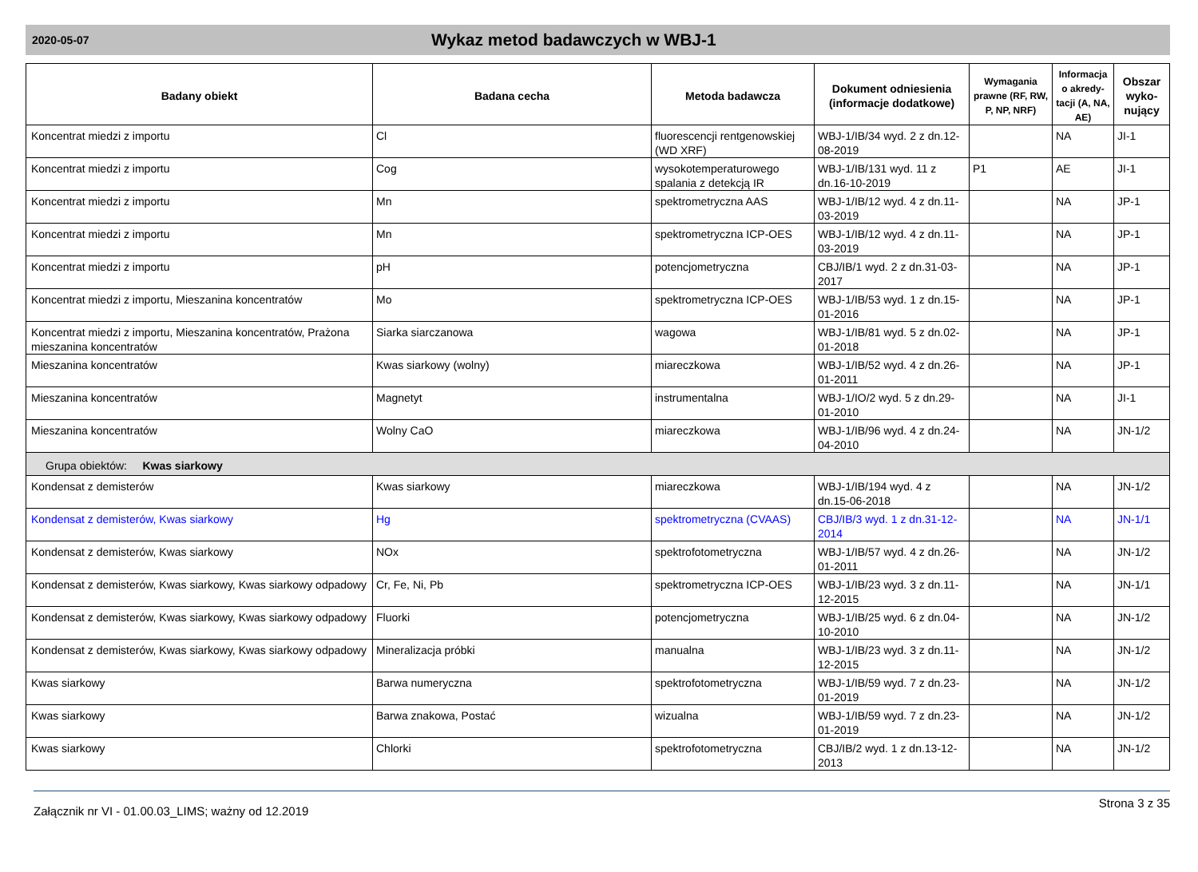2020-05-07
Wykaz metod badawczych w WBJ-1
| Badany obiekt | Badana cecha | Metoda badawcza | Dokument odniesienia (informacje dodatkowe) | Wymagania prawne (RF, RW, P, NP, NRF) | Informacja o akredy-tacji (A, NA, AE) | Obszar wyko-nujący |
| --- | --- | --- | --- | --- | --- | --- |
| Koncentrat miedzi z importu | Cl | fluorescencji rentgenowskiej (WD XRF) | WBJ-1/IB/34 wyd. 2 z dn.12-08-2019 | | NA | JI-1 |
| Koncentrat miedzi z importu | Cog | wysokotemperaturowego spalania z detekcją IR | WBJ-1/IB/131 wyd. 11 z dn.16-10-2019 | P1 | AE | JI-1 |
| Koncentrat miedzi z importu | Mn | spektrometryczna AAS | WBJ-1/IB/12 wyd. 4 z dn.11-03-2019 | | NA | JP-1 |
| Koncentrat miedzi z importu | Mn | spektrometryczna ICP-OES | WBJ-1/IB/12 wyd. 4 z dn.11-03-2019 | | NA | JP-1 |
| Koncentrat miedzi z importu | pH | potencjometryczna | CBJ/IB/1 wyd. 2 z dn.31-03-2017 | | NA | JP-1 |
| Koncentrat miedzi z importu, Mieszanina koncentratów | Mo | spektrometryczna ICP-OES | WBJ-1/IB/53 wyd. 1 z dn.15-01-2016 | | NA | JP-1 |
| Koncentrat miedzi z importu, Mieszanina koncentratów, Prażona mieszanina koncentratów | Siarka siarczanowa | wagowa | WBJ-1/IB/81 wyd. 5 z dn.02-01-2018 | | NA | JP-1 |
| Mieszanina koncentratów | Kwas siarkowy (wolny) | miareczkowa | WBJ-1/IB/52 wyd. 4 z dn.26-01-2011 | | NA | JP-1 |
| Mieszanina koncentratów | Magnetyt | instrumentalna | WBJ-1/IO/2 wyd. 5 z dn.29-01-2010 | | NA | JI-1 |
| Mieszanina koncentratów | Wolny CaO | miareczkowa | WBJ-1/IB/96 wyd. 4 z dn.24-04-2010 | | NA | JN-1/2 |
| Grupa obiektów: Kwas siarkowy | | | | | | |
| Kondensat z demisterów | Kwas siarkowy | miareczkowa | WBJ-1/IB/194 wyd. 4 z dn.15-06-2018 | | NA | JN-1/2 |
| Kondensat z demisterów, Kwas siarkowy | Hg | spektrometryczna (CVAAS) | CBJ/IB/3 wyd. 1 z dn.31-12-2014 | | NA | JN-1/1 |
| Kondensat z demisterów, Kwas siarkowy | NOx | spektrofotometryczna | WBJ-1/IB/57 wyd. 4 z dn.26-01-2011 | | NA | JN-1/2 |
| Kondensat z demisterów, Kwas siarkowy, Kwas siarkowy odpadowy | Cr, Fe, Ni, Pb | spektrometryczna ICP-OES | WBJ-1/IB/23 wyd. 3 z dn.11-12-2015 | | NA | JN-1/1 |
| Kondensat z demisterów, Kwas siarkowy, Kwas siarkowy odpadowy | Fluorki | potencjometryczna | WBJ-1/IB/25 wyd. 6 z dn.04-10-2010 | | NA | JN-1/2 |
| Kondensat z demisterów, Kwas siarkowy, Kwas siarkowy odpadowy | Mineralizacja próbki | manualna | WBJ-1/IB/23 wyd. 3 z dn.11-12-2015 | | NA | JN-1/2 |
| Kwas siarkowy | Barwa numeryczna | spektrofotometryczna | WBJ-1/IB/59 wyd. 7 z dn.23-01-2019 | | NA | JN-1/2 |
| Kwas siarkowy | Barwa znakowa, Postać | wizualna | WBJ-1/IB/59 wyd. 7 z dn.23-01-2019 | | NA | JN-1/2 |
| Kwas siarkowy | Chlorki | spektrofotometryczna | CBJ/IB/2 wyd. 1 z dn.13-12-2013 | | NA | JN-1/2 |
Załącznik nr VI - 01.00.03_LIMS; ważny od 12.2019 Strona 3 z 35